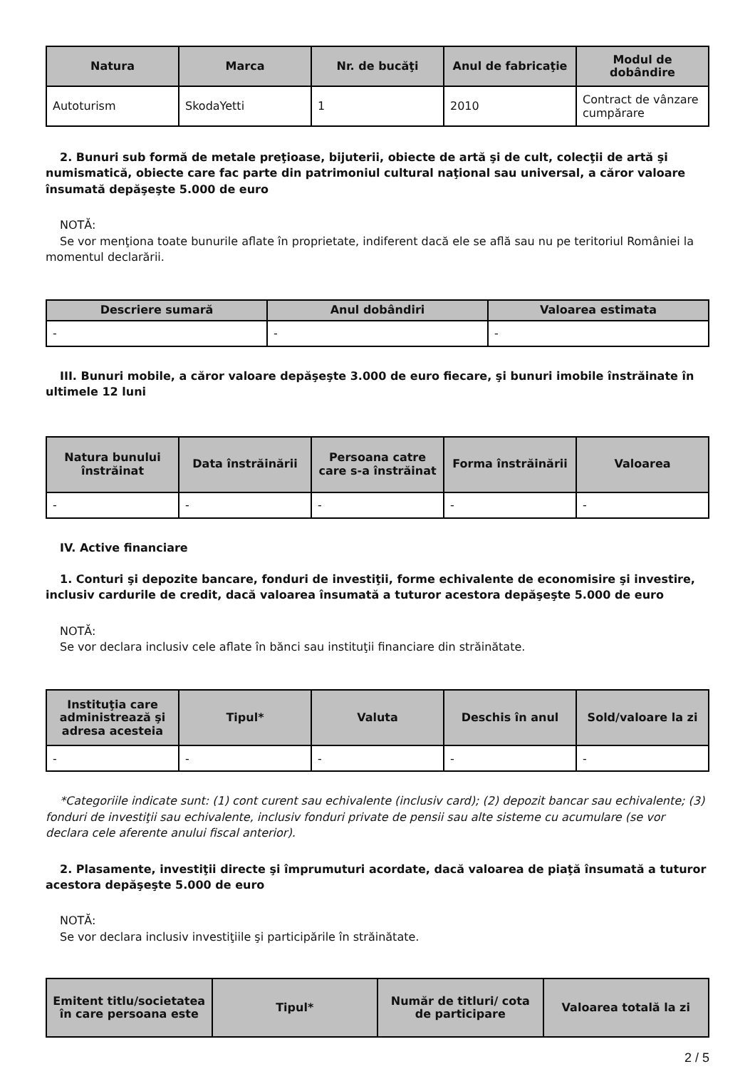| Natura | Marca | Nr. de bucăţi | Anul de fabricaţie | Modul de dobândire |
| --- | --- | --- | --- | --- |
| Autoturism | SkodaYetti | 1 | 2010 | Contract de vânzare cumpărare |
2. Bunuri sub formă de metale preţioase, bijuterii, obiecte de artă şi de cult, colecţii de artă şi numismatică, obiecte care fac parte din patrimoniul cultural naţional sau universal, a căror valoare însumată depăşeşte 5.000 de euro
NOTĂ:
Se vor menţiona toate bunurile aflate în proprietate, indiferent dacă ele se află sau nu pe teritoriul României la momentul declarării.
| Descriere sumară | Anul dobândiri | Valoarea estimata |
| --- | --- | --- |
| - | - | - |
III. Bunuri mobile, a căror valoare depăşeşte 3.000 de euro fiecare, şi bunuri imobile înstrăinate în ultimele 12 luni
| Natura bunului înstrăinat | Data înstrăinării | Persoana catre care s-a înstrăinat | Forma înstrăinării | Valoarea |
| --- | --- | --- | --- | --- |
| - | - | - | - | - |
IV. Active financiare
1. Conturi şi depozite bancare, fonduri de investiţii, forme echivalente de economisire şi investire, inclusiv cardurile de credit, dacă valoarea însumată a tuturor acestora depăşeşte 5.000 de euro
NOTĂ:
Se vor declara inclusiv cele aflate în bănci sau instituţii financiare din străinătate.
| Instituţia care administrează şi adresa acesteia | Tipul* | Valuta | Deschis în anul | Sold/valoare la zi |
| --- | --- | --- | --- | --- |
| - | - | - | - | - |
*Categoriile indicate sunt: (1) cont curent sau echivalente (inclusiv card); (2) depozit bancar sau echivalente; (3) fonduri de investiţii sau echivalente, inclusiv fonduri private de pensii sau alte sisteme cu acumulare (se vor declara cele aferente anului fiscal anterior).
2. Plasamente, investiţii directe şi împrumuturi acordate, dacă valoarea de piaţă însumată a tuturor acestora depăşeşte 5.000 de euro
NOTĂ:
Se vor declara inclusiv investiţiile şi participările în străinătate.
| Emitent titlu/societatea în care persoana este | Tipul* | Număr de titluri/ cota de participare | Valoarea totală la zi |
| --- | --- | --- | --- |
2 / 5